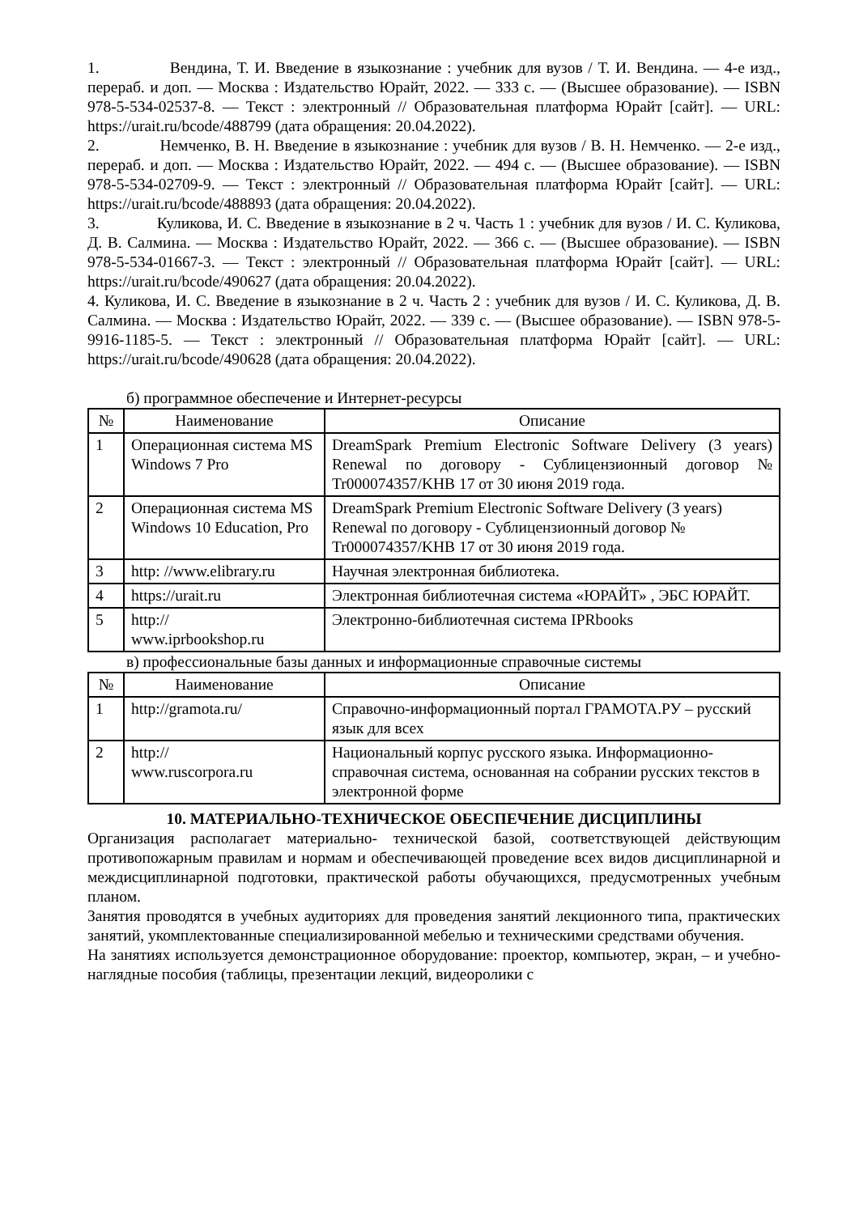1. Вендина, Т. И. Введение в языкознание : учебник для вузов / Т. И. Вендина. — 4-е изд., перераб. и доп. — Москва : Издательство Юрайт, 2022. — 333 с. — (Высшее образование). — ISBN 978-5-534-02537-8. — Текст : электронный // Образовательная платформа Юрайт [сайт]. — URL: https://urait.ru/bcode/488799 (дата обращения: 20.04.2022).
2. Немченко, В. Н. Введение в языкознание : учебник для вузов / В. Н. Немченко. — 2-е изд., перераб. и доп. — Москва : Издательство Юрайт, 2022. — 494 с. — (Высшее образование). — ISBN 978-5-534-02709-9. — Текст : электронный // Образовательная платформа Юрайт [сайт]. — URL: https://urait.ru/bcode/488893 (дата обращения: 20.04.2022).
3. Куликова, И. С. Введение в языкознание в 2 ч. Часть 1 : учебник для вузов / И. С. Куликова, Д. В. Салмина. — Москва : Издательство Юрайт, 2022. — 366 с. — (Высшее образование). — ISBN 978-5-534-01667-3. — Текст : электронный // Образовательная платформа Юрайт [сайт]. — URL: https://urait.ru/bcode/490627 (дата обращения: 20.04.2022).
4. Куликова, И. С. Введение в языкознание в 2 ч. Часть 2 : учебник для вузов / И. С. Куликова, Д. В. Салмина. — Москва : Издательство Юрайт, 2022. — 339 с. — (Высшее образование). — ISBN 978-5-9916-1185-5. — Текст : электронный // Образовательная платформа Юрайт [сайт]. — URL: https://urait.ru/bcode/490628 (дата обращения: 20.04.2022).
б) программное обеспечение и Интернет-ресурсы
| № | Наименование | Описание |
| --- | --- | --- |
| 1 | Операционная система MS Windows 7 Pro | DreamSpark Premium Electronic Software Delivery (3 years) Renewal по договору - Сублицензионный договор № Tr000074357/KHB 17 от 30 июня 2019 года. |
| 2 | Операционная система MS Windows 10 Education, Pro | DreamSpark Premium Electronic Software Delivery (3 years) Renewal по договору - Сублицензионный договор № Tr000074357/KHB 17 от 30 июня 2019 года. |
| 3 | http: //www.elibrary.ru | Научная электронная библиотека. |
| 4 | https://urait.ru | Электронная библиотечная система «ЮРАЙТ» , ЭБС ЮРАЙТ. |
| 5 | http:// www.iprbookshop.ru | Электронно-библиотечная система IPRbooks |
в) профессиональные базы данных и информационные справочные системы
| № | Наименование | Описание |
| --- | --- | --- |
| 1 | http://gramota.ru/ | Справочно-информационный портал ГРАМОТА.РУ – русский язык для всех |
| 2 | http:// www.ruscorpora.ru | Национальный корпус русского языка. Информационно-справочная система, основанная на собрании русских текстов в электронной форме |
10. МАТЕРИАЛЬНО-ТЕХНИЧЕСКОЕ ОБЕСПЕЧЕНИЕ ДИСЦИПЛИНЫ
Организация располагает материально- технической базой, соответствующей действующим противопожарным правилам и нормам и обеспечивающей проведение всех видов дисциплинарной и междисциплинарной подготовки, практической работы обучающихся, предусмотренных учебным планом.
Занятия проводятся в учебных аудиториях для проведения занятий лекционного типа, практических занятий, укомплектованные специализированной мебелью и техническими средствами обучения.
На занятиях используется демонстрационное оборудование: проектор, компьютер, экран, – и учебно-наглядные пособия (таблицы, презентации лекций, видеоролики с